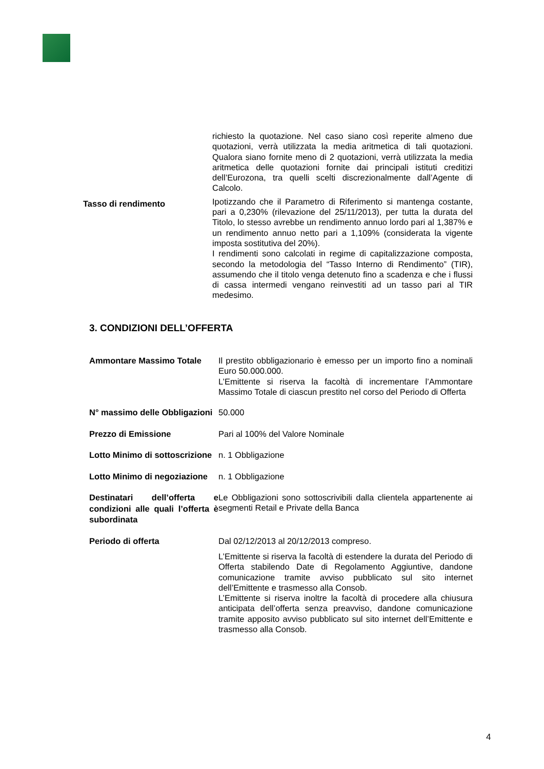| | richiesto la quotazione. Nel caso siano così reperite almeno due quotazioni, verrà utilizzata la media aritmetica di tali quotazioni. Qualora siano fornite meno di 2 quotazioni, verrà utilizzata la media aritmetica delle quotazioni fornite dai principali istituti creditizi dell’Eurozona, tra quelli scelti discrezionalmente dall’Agente di Calcolo. |
| Tasso di rendimento | Ipotizzando che il Parametro di Riferimento si mantenga costante, pari a 0,230% (rilevazione del 25/11/2013), per tutta la durata del Titolo, lo stesso avrebbe un rendimento annuo lordo pari al 1,387% e un rendimento annuo netto pari a 1,109% (considerata la vigente imposta sostitutiva del 20%). I rendimenti sono calcolati in regime di capitalizzazione composta, secondo la metodologia del “Tasso Interno di Rendimento” (TIR), assumendo che il titolo venga detenuto fino a scadenza e che i flussi di cassa intermedi vengano reinvestiti ad un tasso pari al TIR medesimo. |
3. CONDIZIONI DELL’OFFERTA
| Ammontare Massimo Totale | Il prestito obbligazionario è emesso per un importo fino a nominali Euro 50.000.000. L’Emittente si riserva la facoltà di incrementare l’Ammontare Massimo Totale di ciascun prestito nel corso del Periodo di Offerta |
| N° massimo delle Obbligazioni | 50.000 |
| Prezzo di Emissione | Pari al 100% del Valore Nominale |
| Lotto Minimo di sottoscrizione | n. 1 Obbligazione |
| Lotto Minimo di negoziazione | n. 1 Obbligazione |
| Destinatari dell’offerta e condizioni alle quali l’offerta è subordinata | Le Obbligazioni sono sottoscrivibili dalla clientela appartenente ai segmenti Retail e Private della Banca |
| Periodo di offerta | Dal 02/12/2013 al 20/12/2013 compreso. L’Emittente si riserva la facoltà di estendere la durata del Periodo di Offerta stabilendo Date di Regolamento Aggiuntive, dandone comunicazione tramite avviso pubblicato sul sito internet dell’Emittente e trasmesso alla Consob. L’Emittente si riserva inoltre la facoltà di procedere alla chiusura anticipata dell’offerta senza preavviso, dandone comunicazione tramite apposito avviso pubblicato sul sito internet dell’Emittente e trasmesso alla Consob. |
4